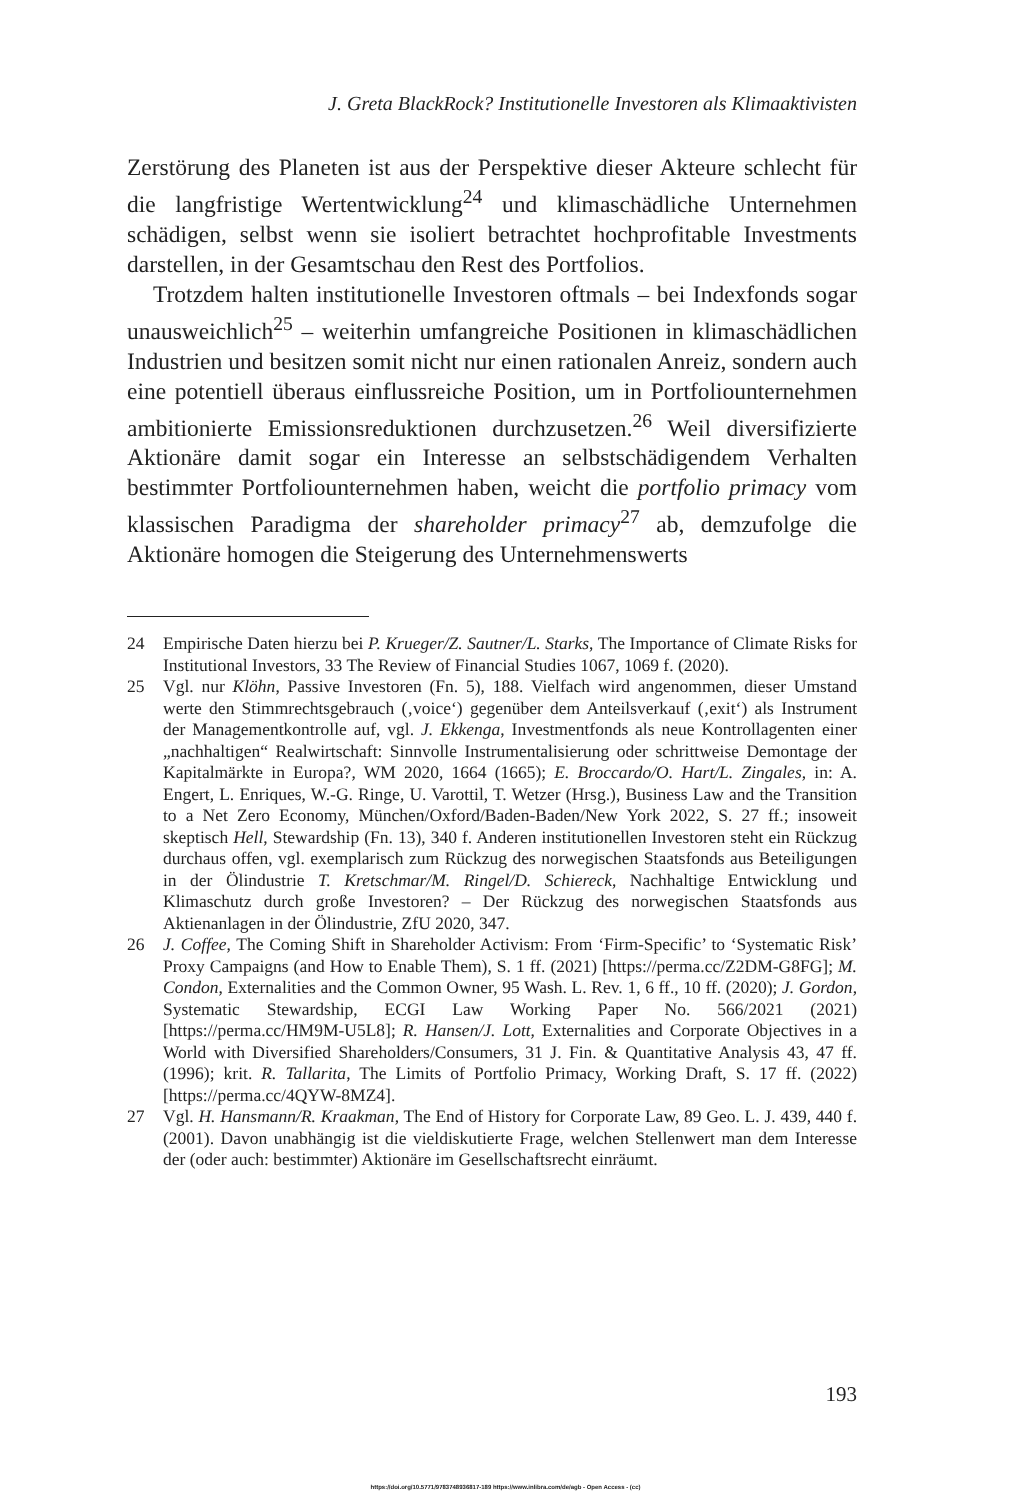J. Greta BlackRock? Institutionelle Investoren als Klimaaktivisten
Zerstörung des Planeten ist aus der Perspektive dieser Akteure schlecht für die langfristige Wertentwicklung<sup>24</sup> und klimaschädliche Unternehmen schädigen, selbst wenn sie isoliert betrachtet hochprofitable Investments darstellen, in der Gesamtschau den Rest des Portfolios.
Trotzdem halten institutionelle Investoren oftmals – bei Indexfonds sogar unausweichlich<sup>25</sup> – weiterhin umfangreiche Positionen in klimaschädlichen Industrien und besitzen somit nicht nur einen rationalen Anreiz, sondern auch eine potentiell überaus einflussreiche Position, um in Portfoliounternehmen ambitionierte Emissionsreduktionen durchzusetzen.<sup>26</sup> Weil diversifizierte Aktionäre damit sogar ein Interesse an selbstschädigendem Verhalten bestimmter Portfoliounternehmen haben, weicht die portfolio primacy vom klassischen Paradigma der shareholder primacy<sup>27</sup> ab, demzufolge die Aktionäre homogen die Steigerung des Unternehmenswerts
24 Empirische Daten hierzu bei P. Krueger/Z. Sautner/L. Starks, The Importance of Climate Risks for Institutional Investors, 33 The Review of Financial Studies 1067, 1069 f. (2020).
25 Vgl. nur Klöhn, Passive Investoren (Fn. 5), 188. Vielfach wird angenommen, dieser Umstand werte den Stimmrechtsgebrauch (‚voice‘) gegenüber dem Anteilsverkauf (‚exit‘) als Instrument der Managementkontrolle auf, vgl. J. Ekkenga, Investmentfonds als neue Kontrollagenten einer „nachhaltigen“ Realwirtschaft: Sinnvolle Instrumentalisierung oder schrittweise Demontage der Kapitalmärkte in Europa?, WM 2020, 1664 (1665); E. Broccardo/O. Hart/L. Zingales, in: A. Engert, L. Enriques, W.-G. Ringe, U. Varottil, T. Wetzer (Hrsg.), Business Law and the Transition to a Net Zero Economy, München/Oxford/Baden-Baden/New York 2022, S. 27 ff.; insoweit skeptisch Hell, Stewardship (Fn. 13), 340 f. Anderen institutionellen Investoren steht ein Rückzug durchaus offen, vgl. exemplarisch zum Rückzug des norwegischen Staatsfonds aus Beteiligungen in der Ölindustrie T. Kretschmar/M. Ringel/D. Schiereck, Nachhaltige Entwicklung und Klimaschutz durch große Investoren? – Der Rückzug des norwegischen Staatsfonds aus Aktienanlagen in der Ölindustrie, ZfU 2020, 347.
26 J. Coffee, The Coming Shift in Shareholder Activism: From ‘Firm-Specific’ to ‘Systematic Risk’ Proxy Campaigns (and How to Enable Them), S. 1 ff. (2021) [https://perma.cc/Z2DM-G8FG]; M. Condon, Externalities and the Common Owner, 95 Wash. L. Rev. 1, 6 ff., 10 ff. (2020); J. Gordon, Systematic Stewardship, ECGI Law Working Paper No. 566/2021 (2021) [https://perma.cc/HM9M-U5L8]; R. Hansen/J. Lott, Externalities and Corporate Objectives in a World with Diversified Shareholders/Consumers, 31 J. Fin. & Quantitative Analysis 43, 47 ff. (1996); krit. R. Tallarita, The Limits of Portfolio Primacy, Working Draft, S. 17 ff. (2022) [https://perma.cc/4QYW-8MZ4].
27 Vgl. H. Hansmann/R. Kraakman, The End of History for Corporate Law, 89 Geo. L. J. 439, 440 f. (2001). Davon unabhängig ist die vieldiskutierte Frage, welchen Stellenwert man dem Interesse der (oder auch: bestimmter) Aktionäre im Gesellschaftsrecht einräumt.
193
https://doi.org/10.5771/9783748936817-189 https://www.inlibra.com/de/agb - Open Access - (cc)